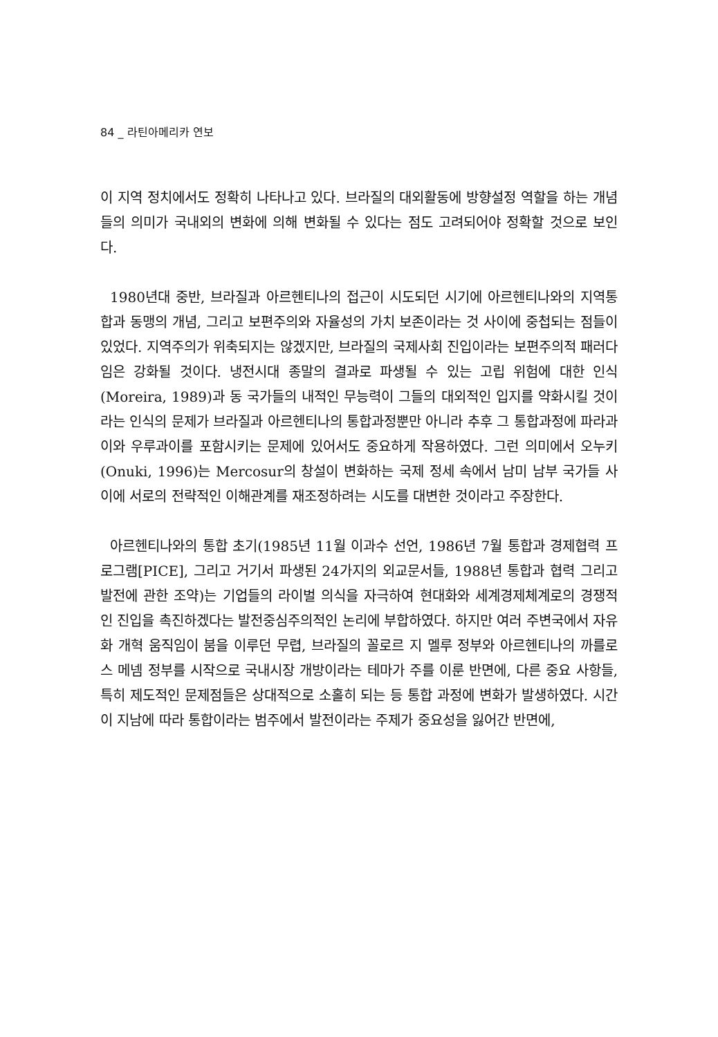84 _ 라틴아메리카 연보
이 지역 정치에서도 정확히 나타나고 있다. 브라질의 대외활동에 방향설정 역할을 하는 개념들의 의미가 국내외의 변화에 의해 변화될 수 있다는 점도 고려되어야 정확할 것으로 보인다.
1980년대 중반, 브라질과 아르헨티나의 접근이 시도되던 시기에 아르헨티나와의 지역통합과 동맹의 개념, 그리고 보편주의와 자율성의 가치 보존이라는 것 사이에 중첩되는 점들이 있었다. 지역주의가 위축되지는 않겠지만, 브라질의 국제사회 진입이라는 보편주의적 패러다임은 강화될 것이다. 냉전시대 종말의 결과로 파생될 수 있는 고립 위험에 대한 인식(Moreira, 1989)과 동 국가들의 내적인 무능력이 그들의 대외적인 입지를 약화시킬 것이라는 인식의 문제가 브라질과 아르헨티나의 통합과정뿐만 아니라 추후 그 통합과정에 파라과이와 우루과이를 포함시키는 문제에 있어서도 중요하게 작용하였다. 그런 의미에서 오누키(Onuki, 1996)는 Mercosur의 창설이 변화하는 국제 정세 속에서 남미 남부 국가들 사이에 서로의 전략적인 이해관계를 재조정하려는 시도를 대변한 것이라고 주장한다.
아르헨티나와의 통합 초기(1985년 11월 이과수 선언, 1986년 7월 통합과 경제협력 프로그램[PICE], 그리고 거기서 파생된 24가지의 외교문서들, 1988년 통합과 협력 그리고 발전에 관한 조약)는 기업들의 라이벌 의식을 자극하여 현대화와 세계경제체계로의 경쟁적인 진입을 촉진하겠다는 발전중심주의적인 논리에 부합하였다. 하지만 여러 주변국에서 자유화 개혁 움직임이 붐을 이루던 무렵, 브라질의 꼴로르 지 멜루 정부와 아르헨티나의 까를로스 메넴 정부를 시작으로 국내시장 개방이라는 테마가 주를 이룬 반면에, 다른 중요 사항들, 특히 제도적인 문제점들은 상대적으로 소홀히 되는 등 통합 과정에 변화가 발생하였다. 시간이 지남에 따라 통합이라는 범주에서 발전이라는 주제가 중요성을 잃어간 반면에,